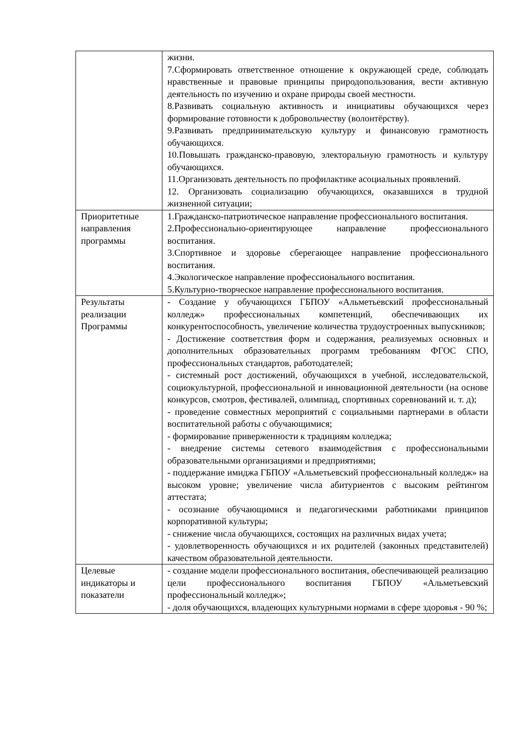| | жизни. 7.Сформировать ответственное отношение к окружающей среде, соблюдать нравственные и правовые принципы природопользования, вести активную деятельность по изучению и охране природы своей местности. 8.Развивать социальную активность и инициативы обучающихся через формирование готовности к добровольчеству (волонтёрству). 9.Развивать предпринимательскую культуру и финансовую грамотность обучающихся. 10.Повышать гражданско-правовую, электоральную грамотность и культуру обучающихся. 11.Организовать деятельность по профилактике асоциальных проявлений. 12. Организовать социализацию обучающихся, оказавшихся в трудной жизненной ситуации; |
| Приоритетные направления программы | 1.Гражданско-патриотическое направление профессионального воспитания. 2.Профессионально-ориентирующее направление профессионального воспитания. 3.Спортивное и здоровье сберегающее направление профессионального воспитания. 4.Экологическое направление профессионального воспитания. 5.Культурно-творческое направление профессионального воспитания. |
| Результаты реализации Программы | - Создание у обучающихся ГБПОУ «Альметьевский профессиональный колледж» профессиональных компетенций, обеспечивающих их конкурентоспособность, увеличение количества трудоустроенных выпускников; - Достижение соответствия форм и содержания, реализуемых основных и дополнительных образовательных программ требованиям ФГОС СПО, профессиональных стандартов, работодателей; - системный рост достижений, обучающихся в учебной, исследовательской, социокультурной, профессиональной и инновационной деятельности (на основе конкурсов, смотров, фестивалей, олимпиад, спортивных соревнований и. т. д); - проведение совместных мероприятий с социальными партнерами в области воспитательной работы с обучающимися; - формирование приверженности к традициям колледжа; - внедрение системы сетевого взаимодействия с профессиональными образовательными организациями и предприятиями; - поддержание имиджа ГБПОУ «Альметьевский профессиональный колледж» на высоком уровне; увеличение числа абитуриентов с высоким рейтингом аттестата; - осознание обучающимися и педагогическими работниками принципов корпоративной культуры; - снижение числа обучающихся, состоящих на различных видах учета; - удовлетворенность обучающихся и их родителей (законных представителей) качеством образовательной деятельности. |
| Целевые индикаторы и показатели | - создание модели профессионального воспитания, обеспечивающей реализацию цели профессионального воспитания ГБПОУ «Альметьевский профессиональный колледж»; - доля обучающихся, владеющих культурными нормами в сфере здоровья - 90 %; |